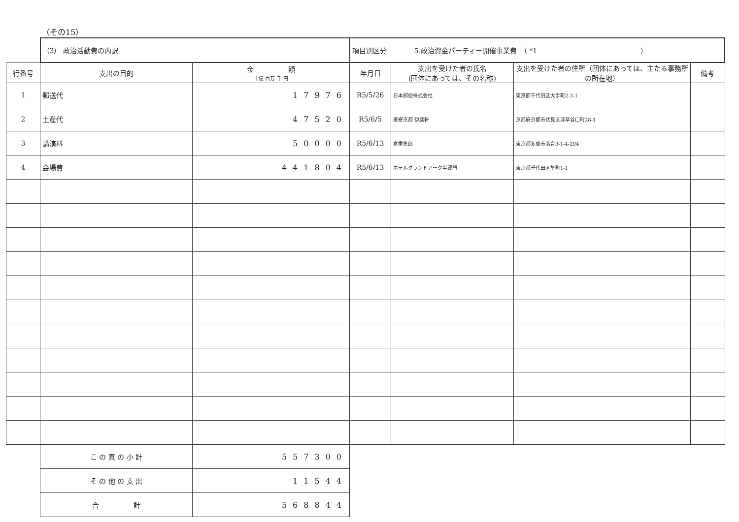（その15）
| | （3） 政治活動費の内訳 | | 項目別区分 5.政治資金パーティー開催事業費 （ *1 ） | | | |
| 行番号 | 支出の目的 | 金 額 十億 百万 千 円 | 年月日 | 支出を受けた者の氏名 (団体にあっては、その名称) | 支出を受けた者の住所（団体にあっては、主たる事務所の所在地） | 備考 |
| 1 | 郵送代 | 17976 | R5/5/26 | 日本郵便株式会社 | 東京都千代田区大手町2-3-1 | |
| 2 | 土産代 | 47520 | R5/6/5 | 菓寮京都 伊藤軒 | 京都府京都市伏見区深草谷口町28-1 | |
| 3 | 講演料 | 50000 | R5/6/13 | 倉重篤郎 | 東京都多摩市落合3-1-4-204 | |
| 4 | 会場費 | 441804 | R5/6/13 | ホテルグランドアーク半蔵門 | 東京都千代田区隼町1-1 | |
| | こ の 頁 の 小 計 | 557300 | | | | |
| | そ の 他 の 支 出 | 11544 | | | | |
| | 合 計 | 568844 | | | | |